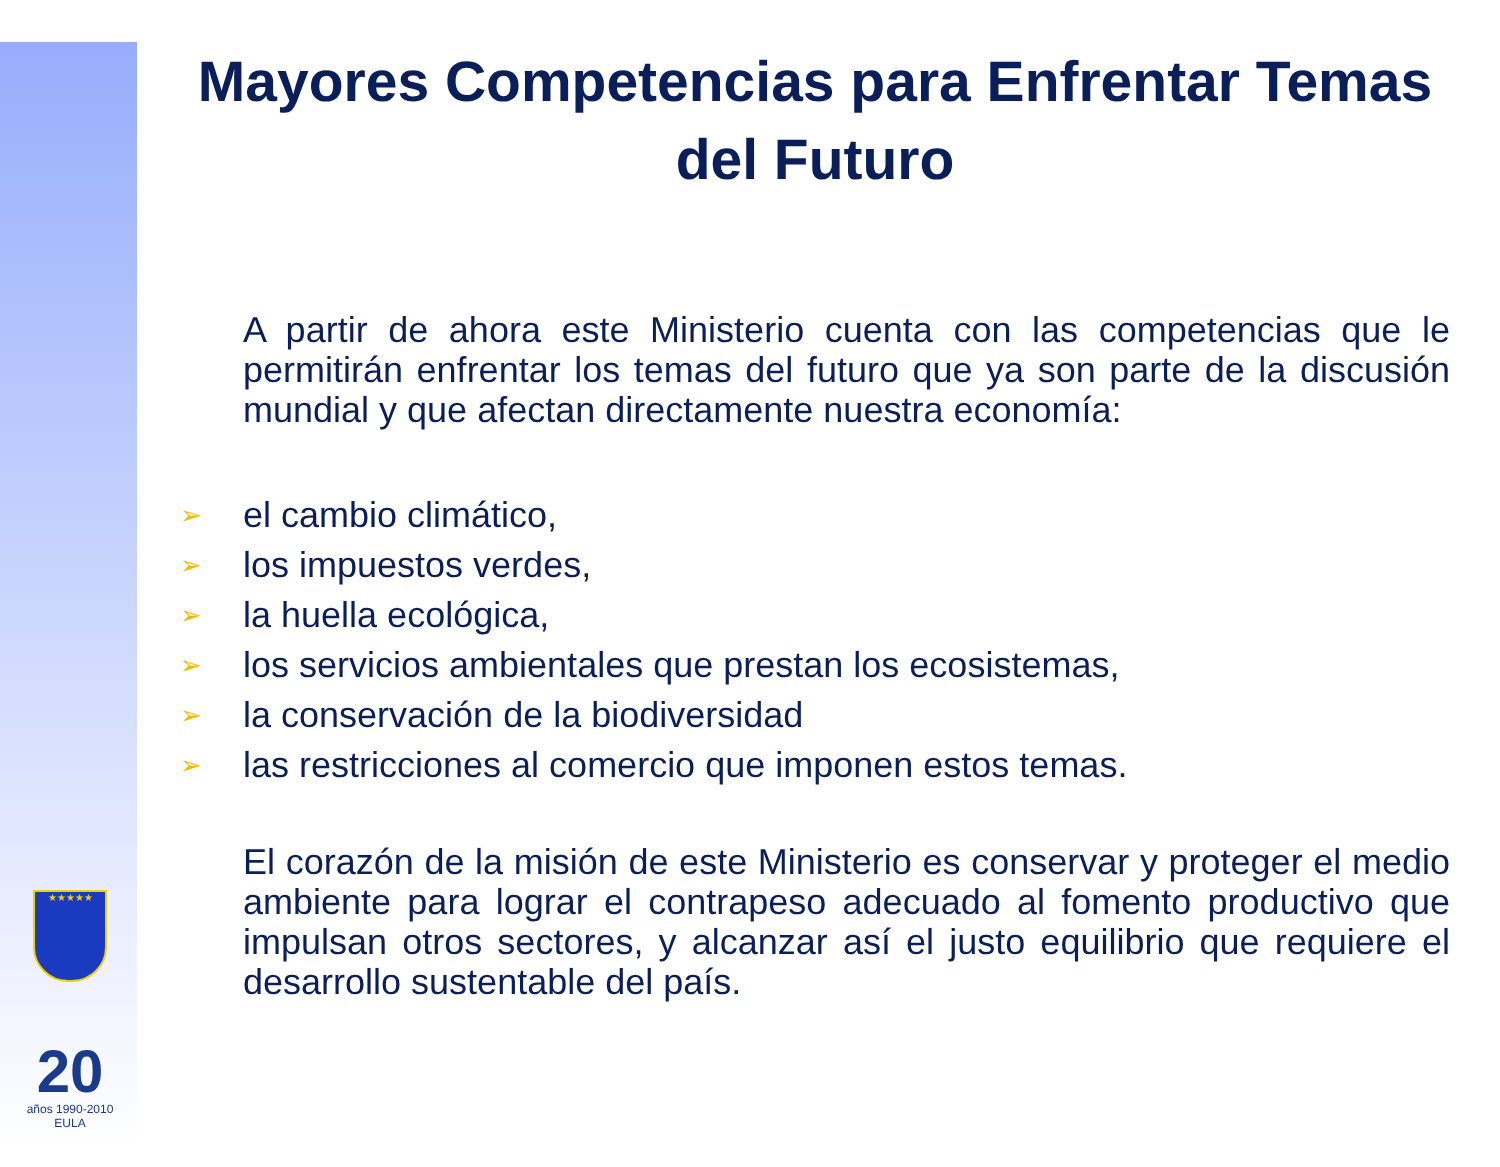★★★★★
20
años 1990-2010 EULA
Mayores Competencias para Enfrentar Temas del Futuro
A partir de ahora este Ministerio cuenta con las competencias que le permitirán enfrentar los temas del futuro que ya son parte de la discusión mundial y que afectan directamente nuestra economía:
➢ el cambio climático,
➢ los impuestos verdes,
➢ la huella ecológica,
➢ los servicios ambientales que prestan los ecosistemas,
➢ la conservación de la biodiversidad
➢ las restricciones al comercio que imponen estos temas.
El corazón de la misión de este Ministerio es conservar y proteger el medio ambiente para lograr el contrapeso adecuado al fomento productivo que impulsan otros sectores, y alcanzar así el justo equilibrio que requiere el desarrollo sustentable del país.